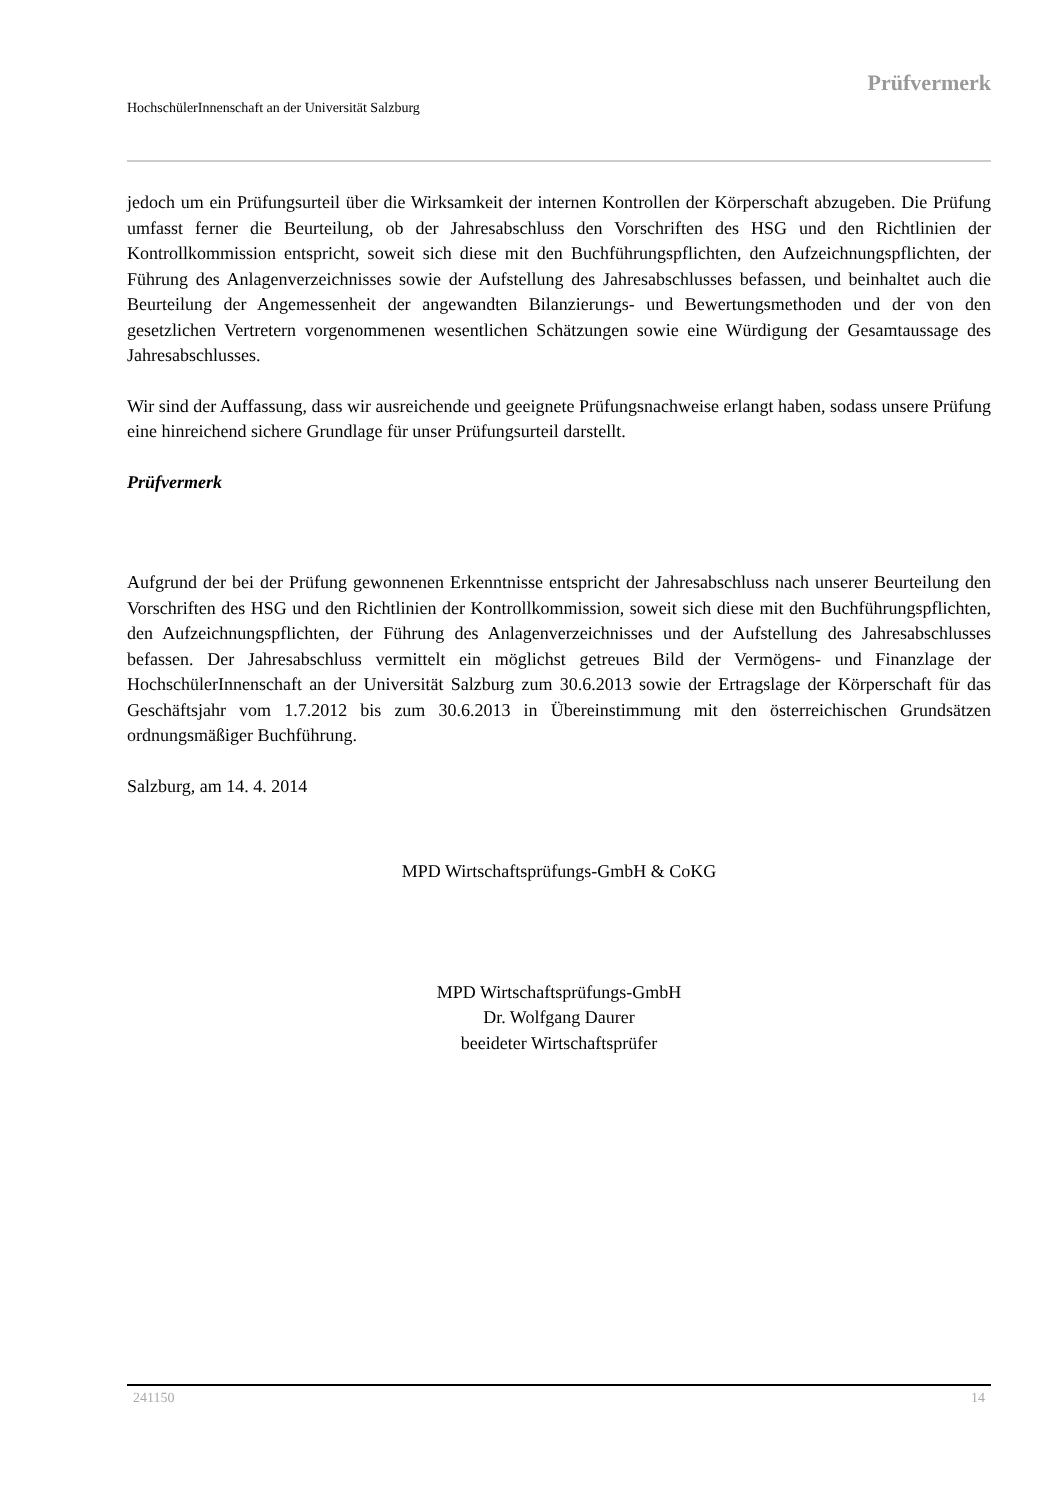Prüfvermerk
HochschülerInnenschaft an der Universität Salzburg
jedoch um ein Prüfungsurteil über die Wirksamkeit der internen Kontrollen der Körperschaft abzugeben. Die Prüfung umfasst ferner die Beurteilung, ob der Jahresabschluss den Vorschriften des HSG und den Richtlinien der Kontrollkommission entspricht, soweit sich diese mit den Buchführungspflichten, den Aufzeichnungspflichten, der Führung des Anlagenverzeichnisses sowie der Aufstellung des Jahresabschlusses befassen, und beinhaltet auch die Beurteilung der Angemessenheit der angewandten Bilanzierungs- und Bewertungsmethoden und der von den gesetzlichen Vertretern vorgenommenen wesentlichen Schätzungen sowie eine Würdigung der Gesamtaussage des Jahresabschlusses.
Wir sind der Auffassung, dass wir ausreichende und geeignete Prüfungsnachweise erlangt haben, sodass unsere Prüfung eine hinreichend sichere Grundlage für unser Prüfungsurteil darstellt.
Prüfvermerk
Aufgrund der bei der Prüfung gewonnenen Erkenntnisse entspricht der Jahresabschluss nach unserer Beurteilung den Vorschriften des HSG und den Richtlinien der Kontrollkommission, soweit sich diese mit den Buchführungspflichten, den Aufzeichnungspflichten, der Führung des Anlagenverzeichnisses und der Aufstellung des Jahresabschlusses befassen. Der Jahresabschluss vermittelt ein möglichst getreues Bild der Vermögens- und Finanzlage der HochschülerInnenschaft an der Universität Salzburg zum 30.6.2013 sowie der Ertragslage der Körperschaft für das Geschäftsjahr vom 1.7.2012 bis zum 30.6.2013 in Übereinstimmung mit den österreichischen Grundsätzen ordnungsmäßiger Buchführung.
Salzburg, am 14. 4. 2014
MPD Wirtschaftsprüfungs-GmbH & CoKG
MPD Wirtschaftsprüfungs-GmbH
Dr. Wolfgang Daurer
beeideter Wirtschaftsprüfer
241150 14